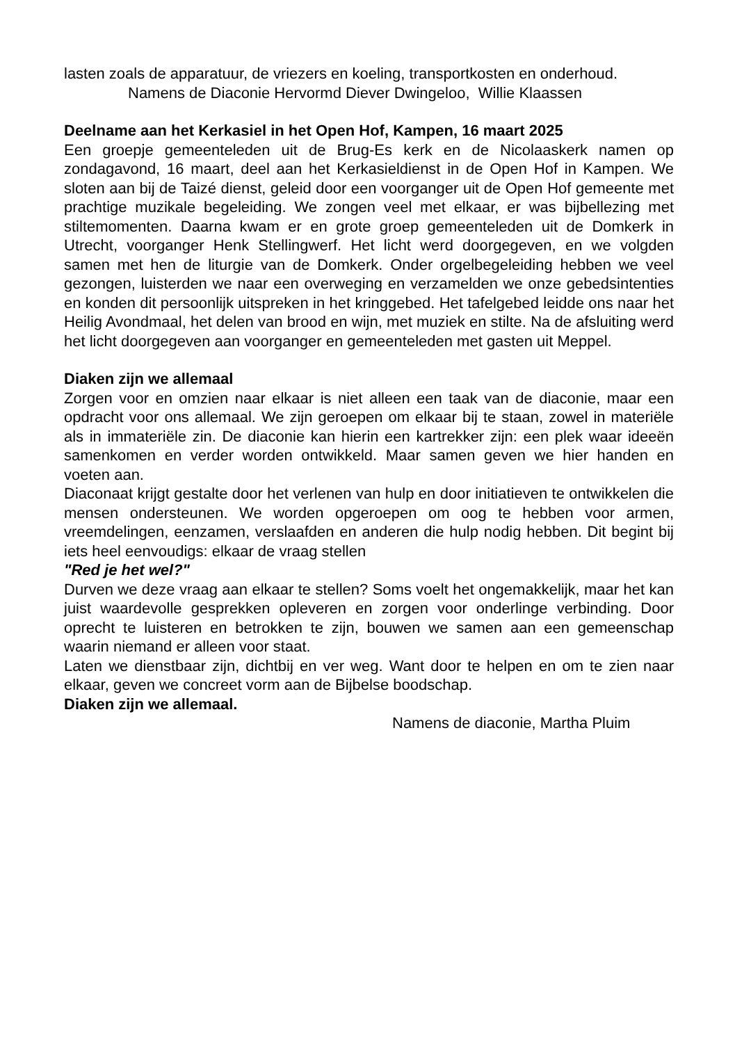lasten zoals de apparatuur, de vriezers en koeling, transportkosten en onderhoud.
Namens de Diaconie Hervormd Diever Dwingeloo, Willie Klaassen
Deelname aan het Kerkasiel in het Open Hof, Kampen, 16 maart 2025
Een groepje gemeenteleden uit de Brug-Es kerk en de Nicolaaskerk namen op zondagavond, 16 maart, deel aan het Kerkasieldienst in de Open Hof in Kampen. We sloten aan bij de Taizé dienst, geleid door een voorganger uit de Open Hof gemeente met prachtige muzikale begeleiding. We zongen veel met elkaar, er was bijbellezing met stiltemomenten. Daarna kwam er en grote groep gemeenteleden uit de Domkerk in Utrecht, voorganger Henk Stellingwerf. Het licht werd doorgegeven, en we volgden samen met hen de liturgie van de Domkerk. Onder orgelbegeleiding hebben we veel gezongen, luisterden we naar een overweging en verzamelden we onze gebedsintenties en konden dit persoonlijk uitspreken in het kringgebed. Het tafelgebed leidde ons naar het Heilig Avondmaal, het delen van brood en wijn, met muziek en stilte. Na de afsluiting werd het licht doorgegeven aan voorganger en gemeenteleden met gasten uit Meppel.
Diaken zijn we allemaal
Zorgen voor en omzien naar elkaar is niet alleen een taak van de diaconie, maar een opdracht voor ons allemaal. We zijn geroepen om elkaar bij te staan, zowel in materiële als in immateriële zin. De diaconie kan hierin een kartrekker zijn: een plek waar ideeën samenkomen en verder worden ontwikkeld. Maar samen geven we hier handen en voeten aan.
Diaconaat krijgt gestalte door het verlenen van hulp en door initiatieven te ontwikkelen die mensen ondersteunen. We worden opgeroepen om oog te hebben voor armen, vreemdelingen, eenzamen, verslaafden en anderen die hulp nodig hebben. Dit begint bij iets heel eenvoudigs: elkaar de vraag stellen
"Red je het wel?"
Durven we deze vraag aan elkaar te stellen? Soms voelt het ongemakkelijk, maar het kan juist waardevolle gesprekken opleveren en zorgen voor onderlinge verbinding. Door oprecht te luisteren en betrokken te zijn, bouwen we samen aan een gemeenschap waarin niemand er alleen voor staat.
Laten we dienstbaar zijn, dichtbij en ver weg. Want door te helpen en om te zien naar elkaar, geven we concreet vorm aan de Bijbelse boodschap.
Diaken zijn we allemaal.
Namens de diaconie, Martha Pluim